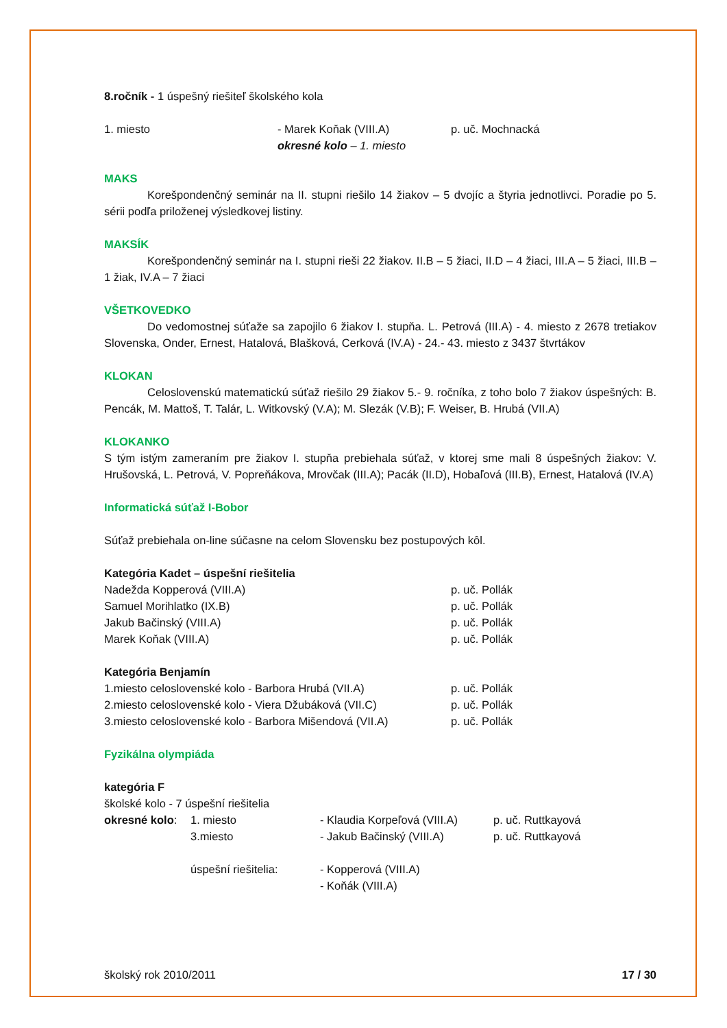8.ročník - 1 úspešný riešiteľ školského kola
1. miesto - Marek Koňak (VIII.A)
okresné kolo – 1. miesto
p. uč. Mochnacká
MAKS
Korešpondenčný seminár na II. stupni riešilo 14 žiakov – 5 dvojíc a štyria jednotlivci. Poradie po 5. sérii podľa priloženej výsledkovej listiny.
MAKSÍK
Korešpondenčný seminár na I. stupni rieši 22 žiakov. II.B – 5 žiaci, II.D – 4 žiaci, III.A – 5 žiaci, III.B – 1 žiak, IV.A – 7 žiaci
VŠETKOVEDKO
Do vedomostnej súťaže sa zapojilo 6 žiakov I. stupňa. L. Petrová (III.A) - 4. miesto z 2678 tretiakov Slovenska, Onder, Ernest, Hatalová, Blašková, Cerková (IV.A) - 24.- 43. miesto z 3437 štvrtákov
KLOKAN
Celoslovenskú matematickú súťaž riešilo 29 žiakov 5.- 9. ročníka, z toho bolo 7 žiakov úspešných: B. Pencák, M. Mattoš, T. Talár, L. Witkovský (V.A); M. Slezák (V.B); F. Weiser, B. Hrubá (VII.A)
KLOKANKO
S tým istým zameraním pre žiakov I. stupňa prebiehala súťaž, v ktorej sme mali 8 úspešných žiakov: V. Hrušovská, L. Petrová, V. Popreňákova, Mrovčak (III.A); Pacák (II.D), Hobaľová (III.B), Ernest, Hatalová (IV.A)
Informatická súťaž I-Bobor
Súťaž prebiehala on-line súčasne na celom Slovensku bez postupových kôl.
Kategória Kadet – úspešní riešitelia
Nadežda Kopperová (VIII.A) p. uč. Pollák
Samuel Morihlatko (IX.B) p. uč. Pollák
Jakub Bačinský (VIII.A) p. uč. Pollák
Marek Koňak (VIII.A) p. uč. Pollák
Kategória Benjamín
1.miesto celoslovenské kolo - Barbora Hrubá (VII.A) p. uč. Pollák
2.miesto celoslovenské kolo - Viera Džubáková (VII.C)
p. uč. Pollák
3.miesto celoslovenské kolo - Barbora Mišendová (VII.A)
p. uč. Pollák
Fyzikálna olympiáda
kategória F
školské kolo - 7 úspešní riešitelia
okresné kolo:
1. miesto - Klaudia Korpeľová (VIII.A)
p. uč. Ruttkayová
3.miesto - Jakub Bačinský (VIII.A) p. uč. Ruttkayová
úspešní riešitelia: - Kopperová (VIII.A)
- Koňák (VIII.A)
školský rok 2010/2011 17 / 30